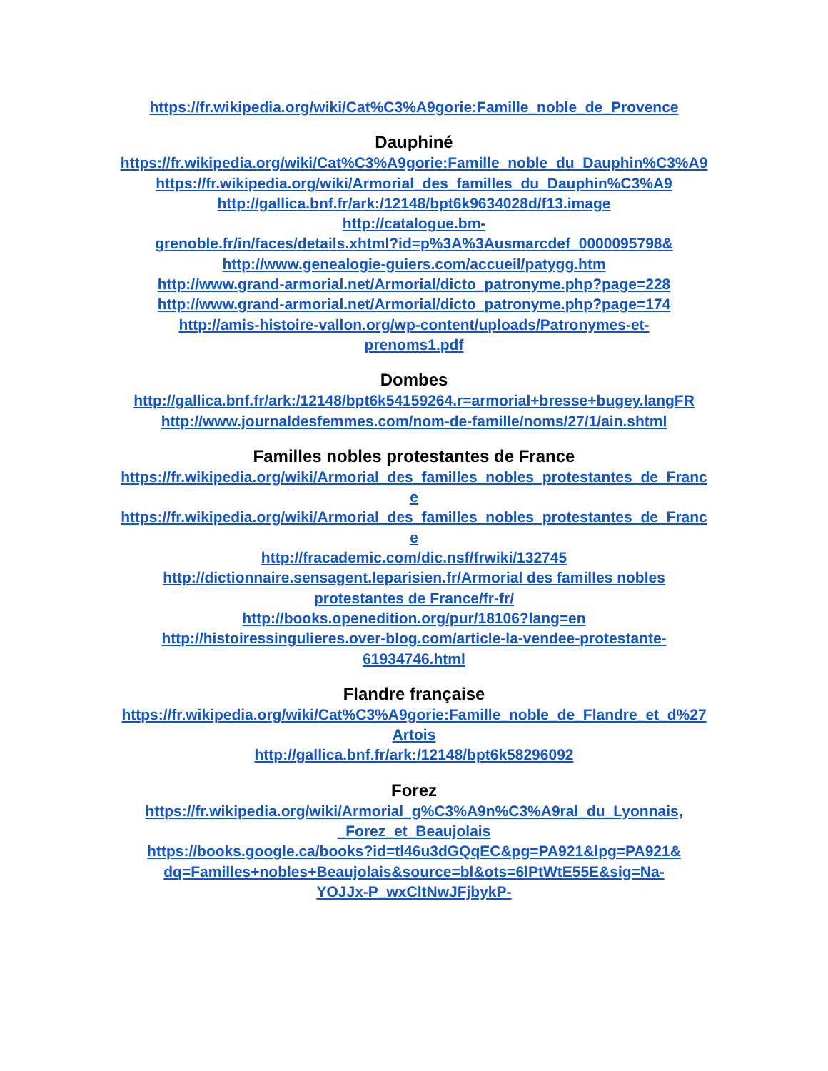https://fr.wikipedia.org/wiki/Cat%C3%A9gorie:Famille_noble_de_Provence
Dauphiné
https://fr.wikipedia.org/wiki/Cat%C3%A9gorie:Famille_noble_du_Dauphin%C3%A9
https://fr.wikipedia.org/wiki/Armorial_des_familles_du_Dauphin%C3%A9
http://gallica.bnf.fr/ark:/12148/bpt6k9634028d/f13.image
http://catalogue.bm-
grenoble.fr/in/faces/details.xhtml?id=p%3A%3Ausmarcdef_0000095798&
http://www.genealogie-guiers.com/accueil/patygg.htm
http://www.grand-armorial.net/Armorial/dicto_patronyme.php?page=228
http://www.grand-armorial.net/Armorial/dicto_patronyme.php?page=174
http://amis-histoire-vallon.org/wp-content/uploads/Patronymes-et-
prenoms1.pdf
Dombes
http://gallica.bnf.fr/ark:/12148/bpt6k54159264.r=armorial+bresse+bugey.langFR
http://www.journaldesfemmes.com/nom-de-famille/noms/27/1/ain.shtml
Familles nobles protestantes de France
https://fr.wikipedia.org/wiki/Armorial_des_familles_nobles_protestantes_de_France
https://fr.wikipedia.org/wiki/Armorial_des_familles_nobles_protestantes_de_France
http://fracademic.com/dic.nsf/frwiki/132745
http://dictionnaire.sensagent.leparisien.fr/Armorial des familles nobles
protestantes de France/fr-fr/
http://books.openedition.org/pur/18106?lang=en
http://histoiressingulieres.over-blog.com/article-la-vendee-protestante-
61934746.html
Flandre française
https://fr.wikipedia.org/wiki/Cat%C3%A9gorie:Famille_noble_de_Flandre_et_d%27Artois
http://gallica.bnf.fr/ark:/12148/bpt6k58296092
Forez
https://fr.wikipedia.org/wiki/Armorial_g%C3%A9n%C3%A9ral_du_Lyonnais,
_Forez_et_Beaujolais
https://books.google.ca/books?id=tl46u3dGQqEC&pg=PA921&lpg=PA921&
dq=Familles+nobles+Beaujolais&source=bl&ots=6lPtWtE55E&sig=Na-
YOJJx-P_wxCltNwJFjbykP-